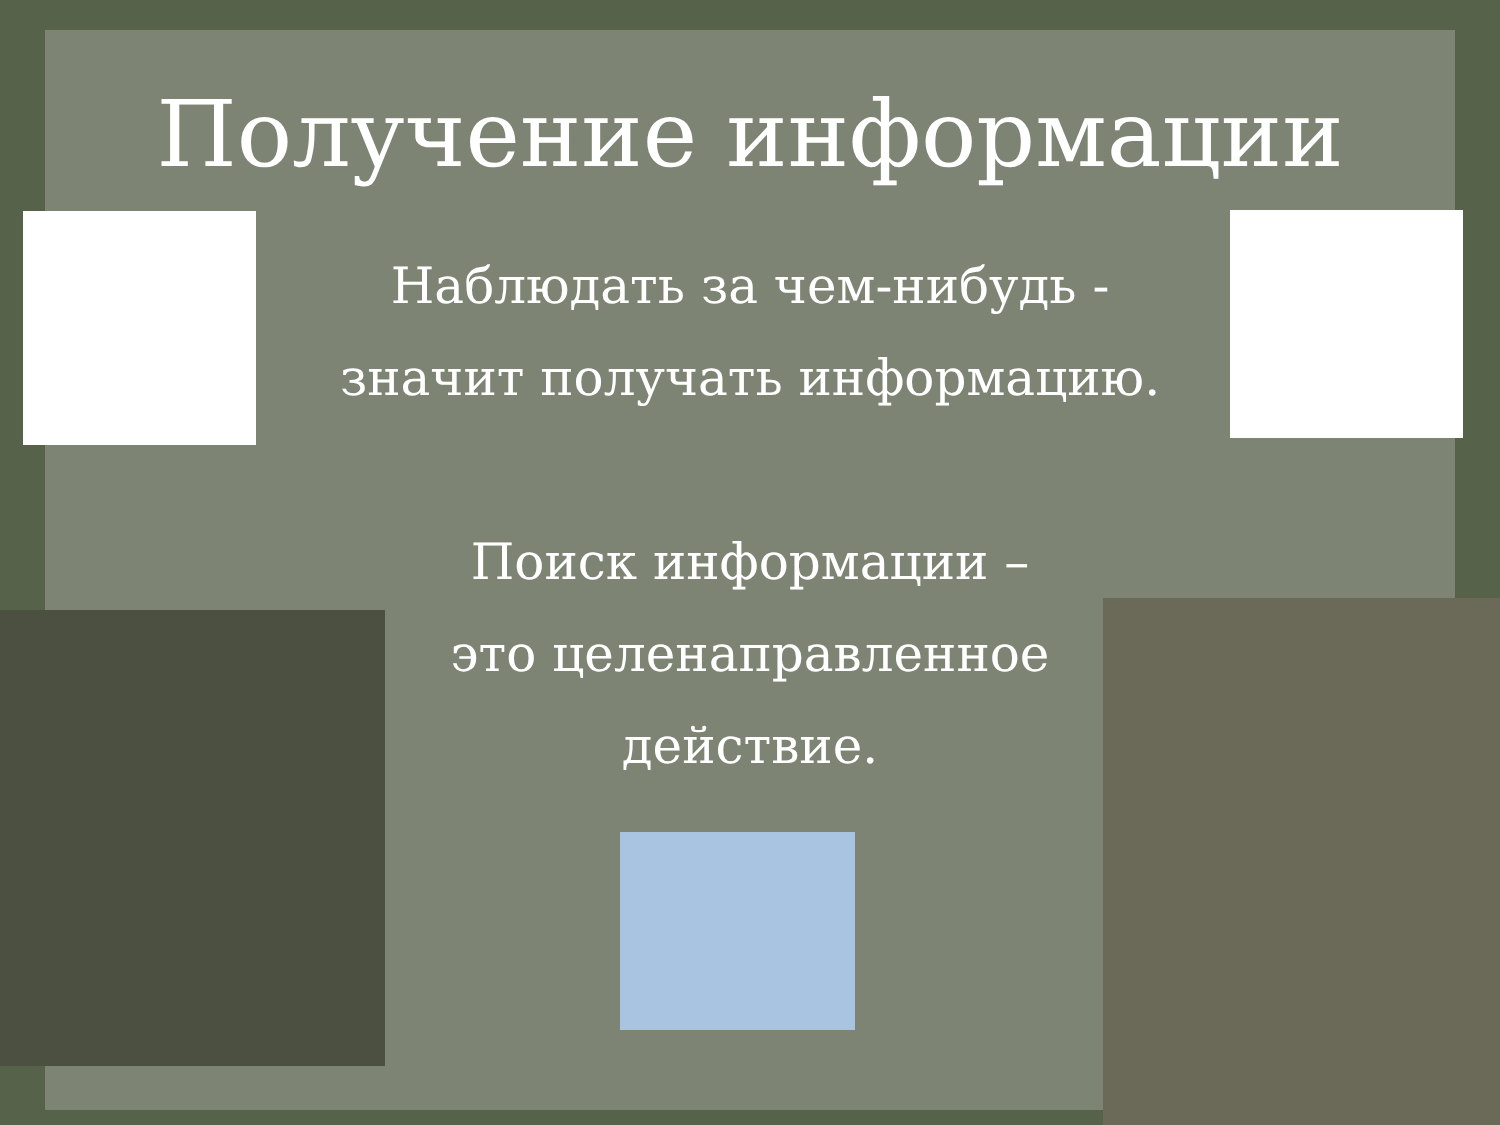Получение информации
Наблюдать за чем-нибудь -
значит получать информацию.
Поиск информации –
это целенаправленное
действие.